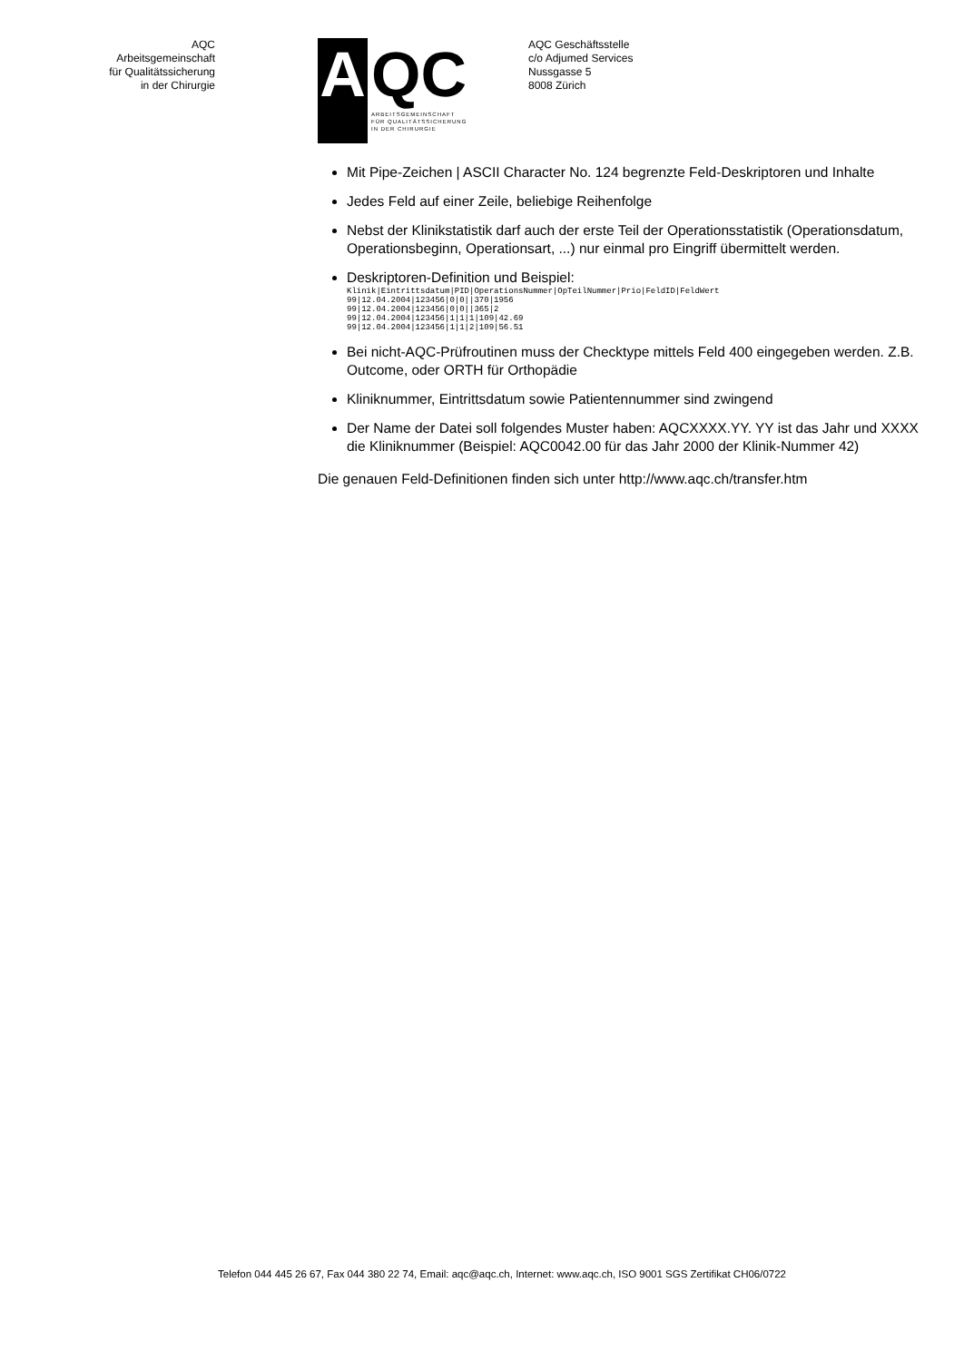AQC
Arbeitsgemeinschaft
für Qualitätssicherung
in der Chirurgie
A QC
ARBEITSGEMEINSCHAFT
FÜR QUALITÄTSSICHERUNG
IN DER CHIRURGIE
AQC Geschäftsstelle
c/o Adjumed Services
Nussgasse 5
8008 Zürich
Mit Pipe-Zeichen | ASCII Character No. 124 begrenzte Feld-Deskriptoren und Inhalte
Jedes Feld auf einer Zeile, beliebige Reihenfolge
Nebst der Klinikstatistik darf auch der erste Teil der Operationsstatistik (Operationsdatum, Operationsbeginn, Operationsart, ...) nur einmal pro Eingriff übermittelt werden.
Deskriptoren-Definition und Beispiel:
Klinik|Eintrittsdatum|PID|OperationsNummer|OpTeilNummer|Prio|FeldID|FeldWert
99|12.04.2004|123456|0|0||370|1956
99|12.04.2004|123456|0|0||365|2
99|12.04.2004|123456|1|1|1|109|42.69
99|12.04.2004|123456|1|1|2|109|56.51
Bei nicht-AQC-Prüfroutinen muss der Checktype mittels Feld 400 eingegeben werden. Z.B. Outcome, oder ORTH für Orthopädie
Kliniknummer, Eintrittsdatum sowie Patientennummer sind zwingend
Der Name der Datei soll folgendes Muster haben: AQCXXXX.YY. YY ist das Jahr und XXXX die Kliniknummer (Beispiel: AQC0042.00 für das Jahr 2000 der Klinik-Nummer 42)
Die genauen Feld-Definitionen finden sich unter http://www.aqc.ch/transfer.htm
Telefon 044 445 26 67, Fax 044 380 22 74, Email: aqc@aqc.ch, Internet: www.aqc.ch, ISO 9001 SGS Zertifikat CH06/0722